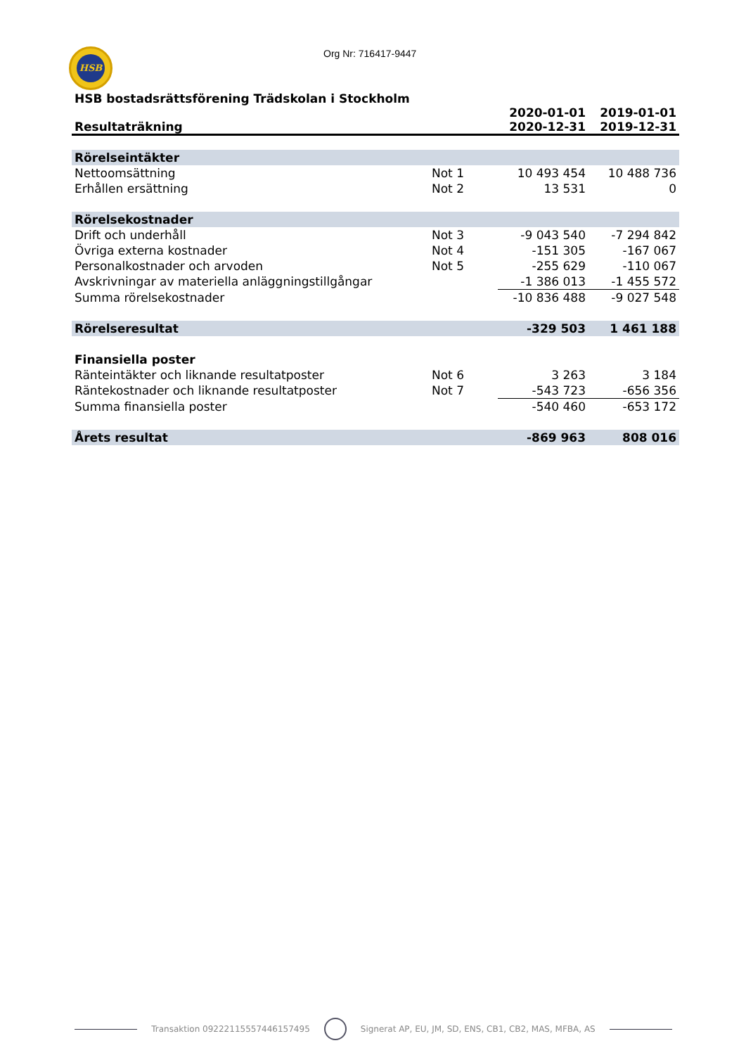HSB Org Nr: 716417-9447
HSB bostadsrättsförening Trädskolan i Stockholm
| Resultaträkning | | 2020-01-01 2020-12-31 | 2019-01-01 2019-12-31 |
| --- | --- | --- | --- |
| Rörelseintäkter | | | |
| Nettoomsättning | Not 1 | 10 493 454 | 10 488 736 |
| Erhållen ersättning | Not 2 | 13 531 | 0 |
| Rörelsekostnader | | | |
| Drift och underhåll | Not 3 | -9 043 540 | -7 294 842 |
| Övriga externa kostnader | Not 4 | -151 305 | -167 067 |
| Personalkostnader och arvoden | Not 5 | -255 629 | -110 067 |
| Avskrivningar av materiella anläggningstillgångar | | -1 386 013 | -1 455 572 |
| Summa rörelsekostnader | | -10 836 488 | -9 027 548 |
| Rörelseresultat | | -329 503 | 1 461 188 |
| Finansiella poster | | | |
| Ränteintäkter och liknande resultatposter | Not 6 | 3 263 | 3 184 |
| Räntekostnader och liknande resultatposter | Not 7 | -543 723 | -656 356 |
| Summa finansiella poster | | -540 460 | -653 172 |
| Årets resultat | | -869 963 | 808 016 |
Transaktion 09222115557446157495 Signerat AP, EU, JM, SD, ENS, CB1, CB2, MAS, MFBA, AS